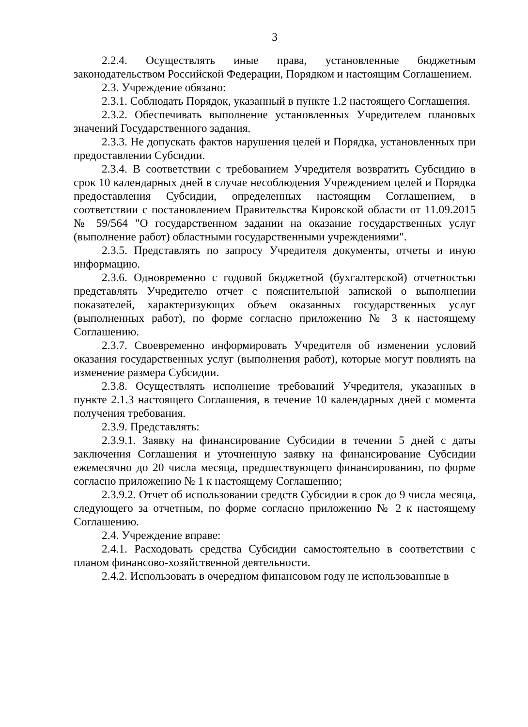3
2.2.4. Осуществлять иные права, установленные бюджетным законодательством Российской Федерации, Порядком и настоящим Соглашением.
2.3. Учреждение обязано:
2.3.1. Соблюдать Порядок, указанный в пункте 1.2 настоящего Соглашения.
2.3.2. Обеспечивать выполнение установленных Учредителем плановых значений Государственного задания.
2.3.3. Не допускать фактов нарушения целей и Порядка, установленных при предоставлении Субсидии.
2.3.4. В соответствии с требованием Учредителя возвратить Субсидию в срок 10 календарных дней в случае несоблюдения Учреждением целей и Порядка предоставления Субсидии, определенных настоящим Соглашением, в соответствии с постановлением Правительства Кировской области от 11.09.2015 № 59/564 "О государственном задании на оказание государственных услуг (выполнение работ) областными государственными учреждениями".
2.3.5. Представлять по запросу Учредителя документы, отчеты и иную информацию.
2.3.6. Одновременно с годовой бюджетной (бухгалтерской) отчетностью представлять Учредителю отчет с пояснительной запиской о выполнении показателей, характеризующих объем оказанных государственных услуг (выполненных работ), по форме согласно приложению № 3 к настоящему Соглашению.
2.3.7. Своевременно информировать Учредителя об изменении условий оказания государственных услуг (выполнения работ), которые могут повлиять на изменение размера Субсидии.
2.3.8. Осуществлять исполнение требований Учредителя, указанных в пункте 2.1.3 настоящего Соглашения, в течение 10 календарных дней с момента получения требования.
2.3.9. Представлять:
2.3.9.1. Заявку на финансирование Субсидии в течении 5 дней с даты заключения Соглашения и уточненную заявку на финансирование Субсидии ежемесячно до 20 числа месяца, предшествующего финансированию, по форме согласно приложению № 1 к настоящему Соглашению;
2.3.9.2. Отчет об использовании средств Субсидии в срок до 9 числа месяца, следующего за отчетным, по форме согласно приложению № 2 к настоящему Соглашению.
2.4. Учреждение вправе:
2.4.1. Расходовать средства Субсидии самостоятельно в соответствии с планом финансово-хозяйственной деятельности.
2.4.2. Использовать в очередном финансовом году не использованные в